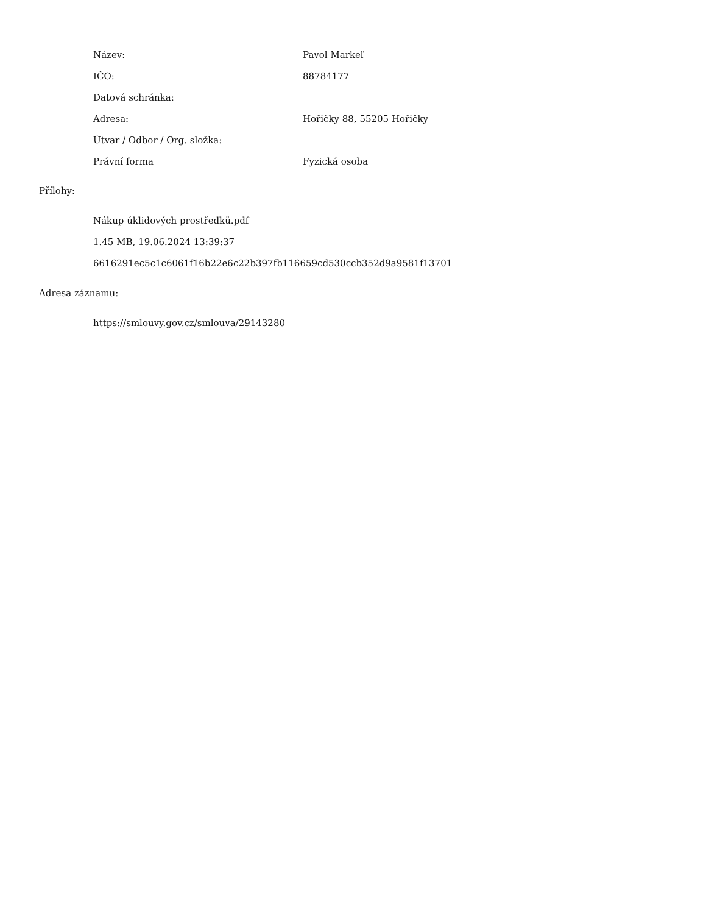| Název: | Pavol Markeľ |
| IČO: | 88784177 |
| Datová schránka: | |
| Adresa: | Hořičky 88, 55205 Hořičky |
| Útvar / Odbor / Org. složka: | |
| Právní forma | Fyzická osoba |
Přílohy:
Nákup úklidových prostředků.pdf
1.45 MB, 19.06.2024 13:39:37
6616291ec5c1c6061f16b22e6c22b397fb116659cd530ccb352d9a9581f13701
Adresa záznamu:
https://smlouvy.gov.cz/smlouva/29143280